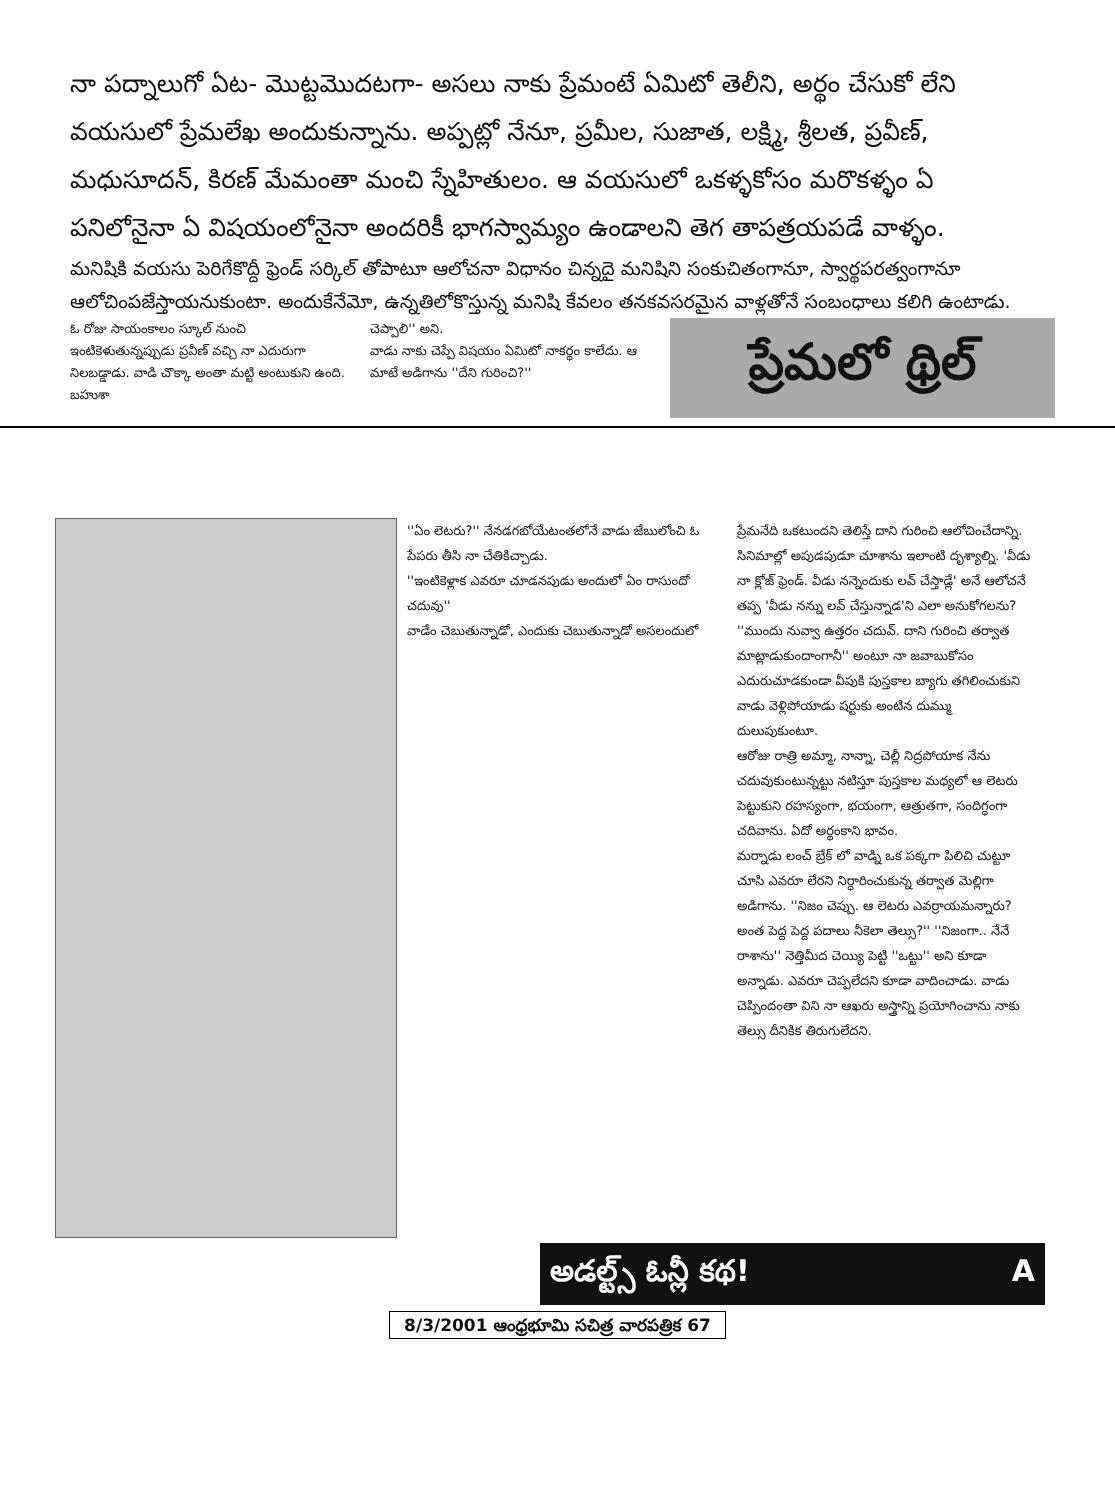నా పద్నాలుగో ఏట- మొట్టమొదటగా- అసలు నాకు ప్రేమంటే ఏమిటో తెలీని, అర్థం చేసుకో లేని వయసులో ప్రేమలేఖ అందుకున్నాను. అప్పట్లో నేనూ, ప్రమీల, సుజాత, లక్ష్మి, శ్రీలత, ప్రవీణ్, మధుసూదన్, కిరణ్ మేమంతా మంచి స్నేహితులం. ఆ వయసులో ఒకళ్ళకోసం మరొకళ్ళం ఏ పనిలోనైనా ఏ విషయంలోనైనా అందరికీ భాగస్వామ్యం ఉండాలని తెగ తాపత్రయపడే వాళ్ళం.
మనిషికి వయసు పెరిగేకొద్దీ ఫ్రెండ్ సర్కిల్ తోపాటూ ఆలోచనా విధానం చిన్నదై మనిషిని సంకుచితంగానూ, స్వార్థపరత్వంగానూ ఆలోచింపజేస్తాయనుకుంటా. అందుకేనేమో, ఉన్నతిలోకొస్తున్న మనిషి కేవలం తనకవసరమైన వాళ్లతోనే సంబంధాలు కలిగి ఉంటాడు.
ఓ రోజు సాయంకాలం స్కూల్ నుంచి ఇంటికెళుతున్నప్పుడు ప్రవీణ్ వచ్చి నా ఎదురుగా నిలబడ్డాడు. వాడి చొక్కా అంతా మట్టి అంటుకుని ఉంది. బహుశా
చెప్పాలి'' అని.
వాడు నాకు చెప్పే విషయం ఏమిటో నాకర్థం కాలేదు. ఆ మాటే అడిగాను ''దేని గురించి?''
ప్రేమలో థ్రిల్
''ఏం లెటరు?'' నేనడగబోయేటంతలోనే వాడు జేబులోంచి ఓ పేపరు తీసి నా చేతికిచ్చాడు.
''ఇంటికెళ్లాక ఎవరూ చూడనపుడు అందులో ఏం రాసుందో చదువు''
వాడేం చెబుతున్నాడో, ఎందుకు చెబుతున్నాడో అసలందులో
ప్రేమనేది ఒకటుందని తెలిస్తే దాని గురించి ఆలోచించేదాన్ని. సినిమాల్లో అపుడపుడూ చూశాను ఇలాంటి దృశ్యాల్ని. 'వీడు నా క్లోజ్ ఫ్రెండ్. వీడు నన్నెందుకు లవ్ చేస్తాడ్లే' అనే ఆలోచనే తప్ప 'వీడు నన్ను లవ్ చేస్తున్నాడ'ని ఎలా అనుకోగలను? ''ముందు నువ్వా ఉత్తరం చదువ్. దాని గురించి తర్వాత మాట్లాడుకుందాంగానీ'' అంటూ నా జవాబుకోసం ఎదురుచూడకుండా వీపుకి పుస్తకాల బ్యాగు తగిలించుకుని వాడు వెళ్లిపోయాడు షర్టుకు అంటిన దుమ్ము దులుపుకుంటూ.
ఆరోజు రాత్రి అమ్మా, నాన్నా, చెల్లీ నిద్రపోయాక నేను చదువుకుంటున్నట్టు నటిస్తూ పుస్తకాల మధ్యలో ఆ లెటరు పెట్టుకుని రహస్యంగా, భయంగా, ఆత్రుతగా, సందిగ్ధంగా చదివాను. ఏదో అర్థంకాని భావం.
మర్నాడు లంచ్ బ్రేక్ లో వాడ్ని ఒక పక్కగా పిలిచి చుట్టూ చూసి ఎవరూ లేరని నిర్ధారించుకున్న తర్వాత మెల్లిగా అడిగాను. ''నిజం చెప్పు. ఆ లెటరు ఎవర్రాయమన్నారు? అంత పెద్ద పెద్ద పదాలు నీకెలా తెల్సు?'' ''నిజంగా.. నేనే రాశాను'' నెత్తిమీద చెయ్యి పెట్టి ''ఒట్టు'' అని కూడా అన్నాడు. ఎవరూ చెప్పలేదని కూడా వాదించాడు. వాడు చెప్పిందంతా విని నా ఆఖరు అస్త్రాన్ని ప్రయోగించాను నాకు తెల్సు దీనికిక తిరుగులేదని.
అడల్ట్స్ ఓన్లీ కథ! A
8/3/2001 ఆంధ్రభూమి సచిత్ర వారపత్రిక 67